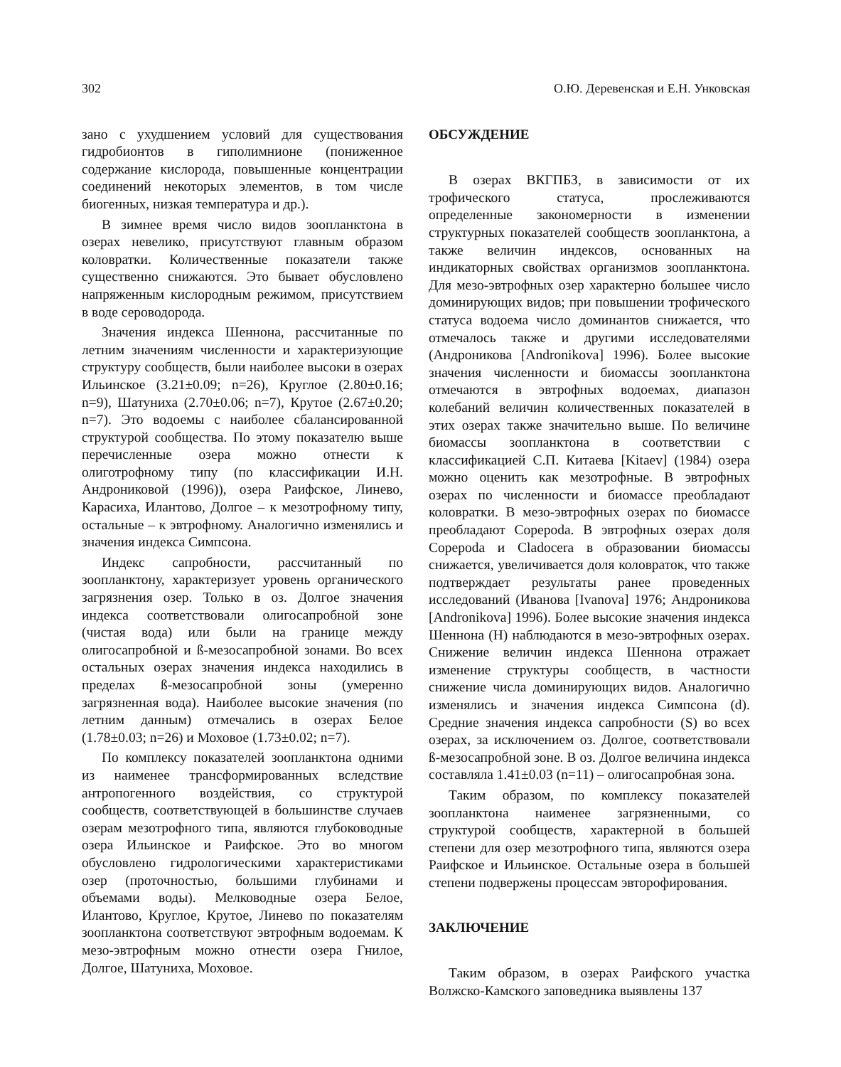302 О.Ю. Деревенская и Е.Н. Унковская
зано с ухудшением условий для существования гидробионтов в гиполимнионе (пониженное содержание кислорода, повышенные концентрации соединений некоторых элементов, в том числе биогенных, низкая температура и др.).
В зимнее время число видов зоопланктона в озерах невелико, присутствуют главным образом коловратки. Количественные показатели также существенно снижаются. Это бывает обусловлено напряженным кислородным режимом, присутствием в воде сероводорода.
Значения индекса Шеннона, рассчитанные по летним значениям численности и характеризующие структуру сообществ, были наиболее высоки в озерах Ильинское (3.21±0.09; n=26), Круглое (2.80±0.16; n=9), Шатуниха (2.70±0.06; n=7), Крутое (2.67±0.20; n=7). Это водоемы с наиболее сбалансированной структурой сообщества. По этому показателю выше перечисленные озера можно отнести к олиготрофному типу (по классификации И.Н. Андрониковой (1996)), озера Раифское, Линево, Карасиха, Илантово, Долгое – к мезотрофному типу, остальные – к эвтрофному. Аналогично изменялись и значения индекса Симпсона.
Индекс сапробности, рассчитанный по зоопланктону, характеризует уровень органического загрязнения озер. Только в оз. Долгое значения индекса соответствовали олигосапробной зоне (чистая вода) или были на границе между олигосапробной и ß-мезосапробной зонами. Во всех остальных озерах значения индекса находились в пределах ß-мезосапробной зоны (умеренно загрязненная вода). Наиболее высокие значения (по летним данным) отмечались в озерах Белое (1.78±0.03; n=26) и Моховое (1.73±0.02; n=7).
По комплексу показателей зоопланктона одними из наименее трансформированных вследствие антропогенного воздействия, со структурой сообществ, соответствующей в большинстве случаев озерам мезотрофного типа, являются глубоководные озера Ильинское и Раифское. Это во многом обусловлено гидрологическими характеристиками озер (проточностью, большими глубинами и объемами воды). Мелководные озера Белое, Илантово, Круглое, Крутое, Линево по показателям зоопланктона соответствуют эвтрофным водоемам. К мезо-эвтрофным можно отнести озера Гнилое, Долгое, Шатуниха, Моховое.
ОБСУЖДЕНИЕ
В озерах ВКГПБЗ, в зависимости от их трофического статуса, прослеживаются определенные закономерности в изменении структурных показателей сообществ зоопланктона, а также величин индексов, основанных на индикаторных свойствах организмов зоопланктона. Для мезо-эвтрофных озер характерно большее число доминирующих видов; при повышении трофического статуса водоема число доминантов снижается, что отмечалось также и другими исследователями (Андроникова [Andronikova] 1996). Более высокие значения численности и биомассы зоопланктона отмечаются в эвтрофных водоемах, диапазон колебаний величин количественных показателей в этих озерах также значительно выше. По величине биомассы зоопланктона в соответствии с классификацией С.П. Китаева [Kitaev] (1984) озера можно оценить как мезотрофные. В эвтрофных озерах по численности и биомассе преобладают коловратки. В мезо-эвтрофных озерах по биомассе преобладают Copepoda. В эвтрофных озерах доля Copepoda и Cladocera в образовании биомассы снижается, увеличивается доля коловраток, что также подтверждает результаты ранее проведенных исследований (Иванова [Ivanova] 1976; Андроникова [Andronikova] 1996). Более высокие значения индекса Шеннона (H) наблюдаются в мезо-эвтрофных озерах. Снижение величин индекса Шеннона отражает изменение структуры сообществ, в частности снижение числа доминирующих видов. Аналогично изменялись и значения индекса Симпсона (d). Средние значения индекса сапробности (S) во всех озерах, за исключением оз. Долгое, соответствовали ß-мезосапробной зоне. В оз. Долгое величина индекса составляла 1.41±0.03 (n=11) – олигосапробная зона.
Таким образом, по комплексу показателей зоопланктона наименее загрязненными, со структурой сообществ, характерной в большей степени для озер мезотрофного типа, являются озера Раифское и Ильинское. Остальные озера в большей степени подвержены процессам эвторофирования.
ЗАКЛЮЧЕНИЕ
Таким образом, в озерах Раифского участка Волжско-Камского заповедника выявлены 137